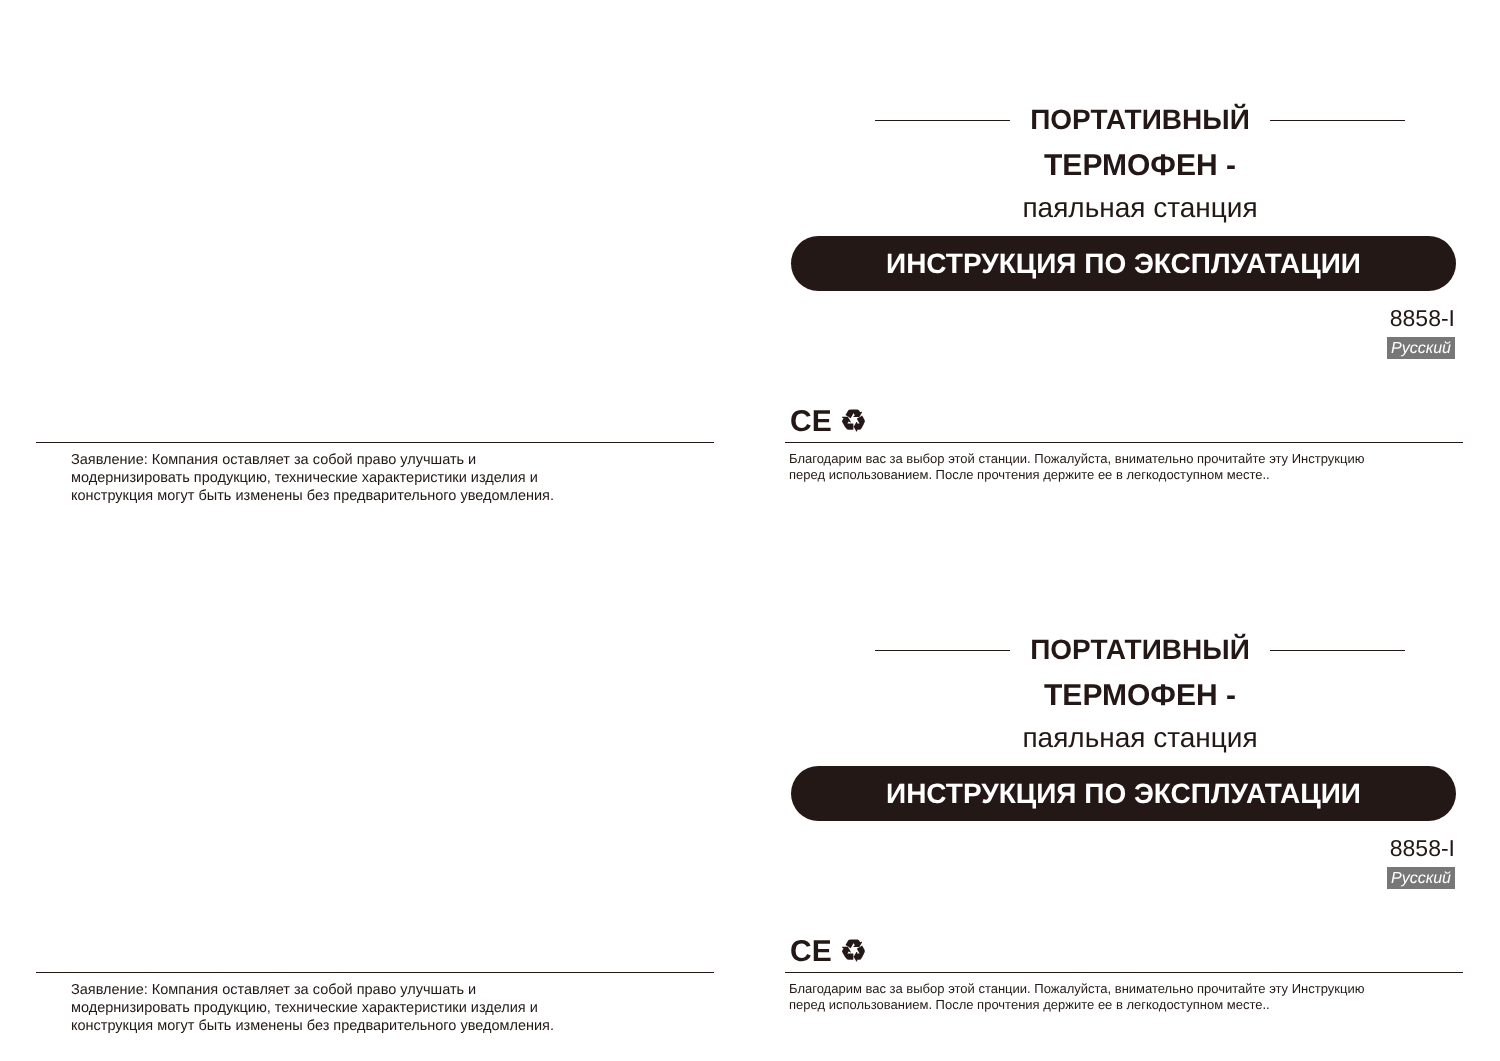Заявление: Компания оставляет за собой право улучшать и
модернизировать продукцию, технические характеристики изделия и
конструкция могут быть изменены без предварительного уведомления.
ПОРТАТИВНЫЙ
ТЕРМОФЕН -
паяльная станция
ИНСТРУКЦИЯ ПО ЭКСПЛУАТАЦИИ
8858-I
Русский
CE ♻
Благодарим вас за выбор этой станции. Пожалуйста, внимательно прочитайте эту Инструкцию
перед использованием. После прочтения держите ее в легкодоступном месте..
Заявление: Компания оставляет за собой право улучшать и
модернизировать продукцию, технические характеристики изделия и
конструкция могут быть изменены без предварительного уведомления.
ПОРТАТИВНЫЙ
ТЕРМОФЕН -
паяльная станция
ИНСТРУКЦИЯ ПО ЭКСПЛУАТАЦИИ
8858-I
Русский
CE ♻
Благодарим вас за выбор этой станции. Пожалуйста, внимательно прочитайте эту Инструкцию
перед использованием. После прочтения держите ее в легкодоступном месте..